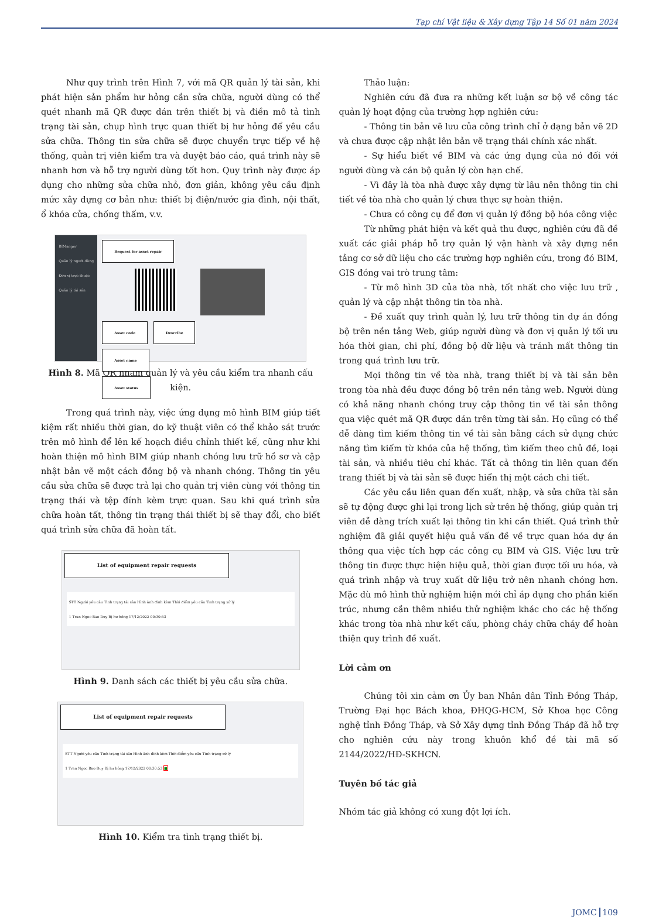Tạp chí Vật liệu & Xây dựng Tập 14 Số 01 năm 2024
Như quy trình trên Hình 7, với mã QR quản lý tài sản, khi phát hiện sản phẩm hư hỏng cần sửa chữa, người dùng có thể quét nhanh mã QR được dán trên thiết bị và điền mô tả tình trạng tài sản, chụp hình trực quan thiết bị hư hỏng để yêu cầu sửa chữa. Thông tin sửa chữa sẽ được chuyển trực tiếp về hệ thống, quản trị viên kiểm tra và duyệt báo cáo, quá trình này sẽ nhanh hơn và hỗ trợ người dùng tốt hơn. Quy trình này được áp dụng cho những sửa chữa nhỏ, đơn giản, không yêu cầu định mức xây dựng cơ bản như: thiết bị điện/nước gia đình, nội thất, ổ khóa cửa, chống thấm, v.v.
BIManger
Quản lý người dùng
Đơn vị trực thuộc
Quản lý tài sản
Request for asset repair Asset code Describe
Asset name
Asset status
Hình 8. Mã QR nhằm quản lý và yêu cầu kiểm tra nhanh cấu kiện.
Trong quá trình này, việc ứng dụng mô hình BIM giúp tiết kiệm rất nhiều thời gian, do kỹ thuật viên có thể khảo sát trước trên mô hình để lên kế hoạch điều chỉnh thiết kế, cũng như khi hoàn thiện mô hình BIM giúp nhanh chóng lưu trữ hồ sơ và cập nhật bản vẽ một cách đồng bộ và nhanh chóng. Thông tin yêu cầu sửa chữa sẽ được trả lại cho quản trị viên cùng với thông tin trạng thái và tệp đính kèm trực quan. Sau khi quá trình sửa chữa hoàn tất, thông tin trạng thái thiết bị sẽ thay đổi, cho biết quá trình sửa chữa đã hoàn tất.
List of equipment repair requests
STT Người yêu cầu Tình trạng tài sản Hình ảnh đính kèm Thời điểm yêu cầu Tình trạng xử lý
1 Tran Ngoc Bao Duy Bị hư hỏng 17/12/2022 00:30:53
Hình 9. Danh sách các thiết bị yêu cầu sửa chữa.
List of equipment repair requests
STT Người yêu cầu Tình trạng tài sản Hình ảnh đính kèm Thời điểm yêu cầu Tình trạng xử lý
1 Tran Ngoc Bao Duy Bị hư hỏng 17/12/2022 00:30:53 ■
Hình 10. Kiểm tra tình trạng thiết bị.
Thảo luận:
Nghiên cứu đã đưa ra những kết luận sơ bộ về công tác quản lý hoạt động của trường hợp nghiên cứu:
- Thông tin bản vẽ lưu của công trình chỉ ở dạng bản vẽ 2D và chưa được cập nhật lên bản vẽ trạng thái chính xác nhất.
- Sự hiểu biết về BIM và các ứng dụng của nó đối với người dùng và cán bộ quản lý còn hạn chế.
- Vì đây là tòa nhà được xây dựng từ lâu nên thông tin chi tiết về tòa nhà cho quản lý chưa thực sự hoàn thiện.
- Chưa có công cụ để đơn vị quản lý đồng bộ hóa công việc
Từ những phát hiện và kết quả thu được, nghiên cứu đã đề xuất các giải pháp hỗ trợ quản lý vận hành và xây dựng nền tảng cơ sở dữ liệu cho các trường hợp nghiên cứu, trong đó BIM, GIS đóng vai trò trung tâm:
- Từ mô hình 3D của tòa nhà, tốt nhất cho việc lưu trữ , quản lý và cập nhật thông tin tòa nhà.
- Đề xuất quy trình quản lý, lưu trữ thông tin dự án đồng bộ trên nền tảng Web, giúp người dùng và đơn vị quản lý tối ưu hóa thời gian, chi phí, đồng bộ dữ liệu và tránh mất thông tin trong quá trình lưu trữ.
Mọi thông tin về tòa nhà, trang thiết bị và tài sản bên trong tòa nhà đều được đồng bộ trên nền tảng web. Người dùng có khả năng nhanh chóng truy cập thông tin về tài sản thông qua việc quét mã QR được dán trên từng tài sản. Họ cũng có thể dễ dàng tìm kiếm thông tin về tài sản bằng cách sử dụng chức năng tìm kiếm từ khóa của hệ thống, tìm kiếm theo chủ đề, loại tài sản, và nhiều tiêu chí khác. Tất cả thông tin liên quan đến trang thiết bị và tài sản sẽ được hiển thị một cách chi tiết.
Các yêu cầu liên quan đến xuất, nhập, và sửa chữa tài sản sẽ tự động được ghi lại trong lịch sử trên hệ thống, giúp quản trị viên dễ dàng trích xuất lại thông tin khi cần thiết. Quá trình thử nghiệm đã giải quyết hiệu quả vấn đề về trực quan hóa dự án thông qua việc tích hợp các công cụ BIM và GIS. Việc lưu trữ thông tin được thực hiện hiệu quả, thời gian được tối ưu hóa, và quá trình nhập và truy xuất dữ liệu trở nên nhanh chóng hơn. Mặc dù mô hình thử nghiệm hiện mới chỉ áp dụng cho phần kiến trúc, nhưng cần thêm nhiều thử nghiệm khác cho các hệ thống khác trong tòa nhà như kết cấu, phòng cháy chữa cháy để hoàn thiện quy trình đề xuất.
Lời cảm ơn
Chúng tôi xin cảm ơn Ủy ban Nhân dân Tỉnh Đồng Tháp, Trường Đại học Bách khoa, ĐHQG-HCM, Sở Khoa học Công nghệ tỉnh Đồng Tháp, và Sở Xây dựng tỉnh Đồng Tháp đã hỗ trợ cho nghiên cứu này trong khuôn khổ đề tài mã số 2144/2022/HĐ-SKHCN.
Tuyên bố tác giả
Nhóm tác giả không có xung đột lợi ích.
JOMC 109